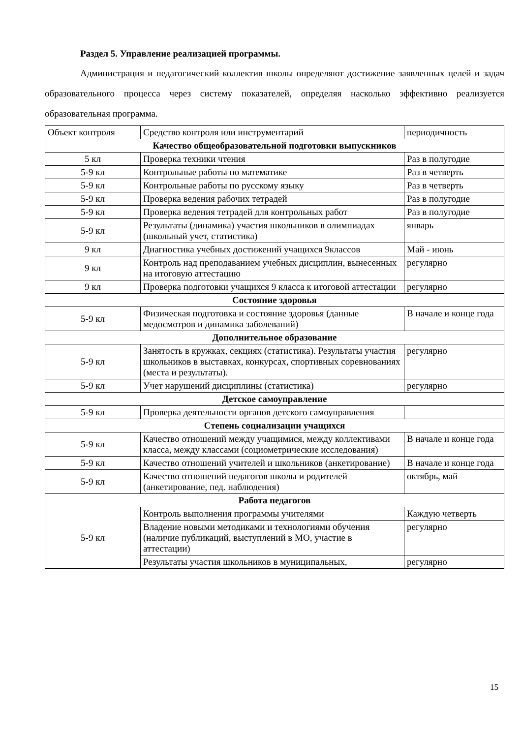Раздел 5. Управление реализацией программы.
Администрация и педагогический коллектив школы определяют достижение заявленных целей и задач образовательного процесса через систему показателей, определяя насколько эффективно реализуется образовательная программа.
| Объект контроля | Средство контроля или инструментарий | периодичность |
| Качество общеобразовательной подготовки выпускников | | |
| 5 кл | Проверка техники чтения | Раз в полугодие |
| 5-9 кл | Контрольные работы по математике | Раз в четверть |
| 5-9 кл | Контрольные работы по русскому языку | Раз в четверть |
| 5-9 кл | Проверка ведения рабочих тетрадей | Раз в полугодие |
| 5-9 кл | Проверка ведения тетрадей для контрольных работ | Раз в полугодие |
| 5-9 кл | Результаты (динамика) участия школьников в олимпиадах (школьный учет, статистика) | январь |
| 9 кл | Диагностика учебных достижений учащихся 9классов | Май - июнь |
| 9 кл | Контроль над преподаванием учебных дисциплин, вынесенных на итоговую аттестацию | регулярно |
| 9 кл | Проверка подготовки учащихся 9 класса к итоговой аттестации | регулярно |
| Состояние здоровья | | |
| 5-9 кл | Физическая подготовка и состояние здоровья (данные медосмотров и динамика заболеваний) | В начале и конце года |
| Дополнительное образование | | |
| 5-9 кл | Занятость в кружках, секциях (статистика). Результаты участия школьников в выставках, конкурсах, спортивных соревнованиях (места и результаты). | регулярно |
| 5-9 кл | Учет нарушений дисциплины (статистика) | регулярно |
| Детское самоуправление | | |
| 5-9 кл | Проверка деятельности органов детского самоуправления | |
| Степень социализации учащихся | | |
| 5-9 кл | Качество отношений между учащимися, между коллективами класса, между классами (социометрические исследования) | В начале и конце года |
| 5-9 кл | Качество отношений учителей и школьников (анкетирование) | В начале и конце года |
| 5-9 кл | Качество отношений педагогов школы и родителей (анкетирование, пед. наблюдения) | октябрь, май |
| Работа педагогов | | |
| 5-9 кл | Контроль выполнения программы учителями | Каждую четверть |
| | Владение новыми методиками и технологиями обучения (наличие публикаций, выступлений в МО, участие в аттестации) | регулярно |
| | Результаты участия школьников в муниципальных, | регулярно |
15